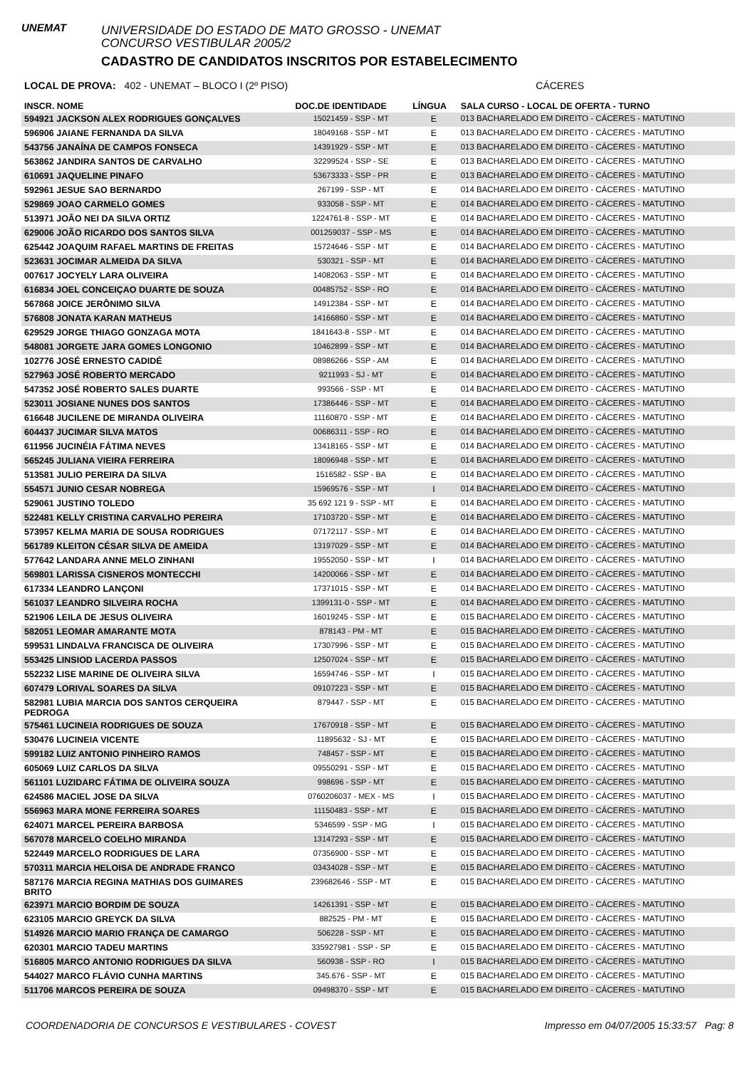UNEMAT
UNIVERSIDADE DO ESTADO DE MATO GROSSO - UNEMAT
CONCURSO VESTIBULAR 2005/2
CADASTRO DE CANDIDATOS INSCRITOS POR ESTABELECIMENTO
LOCAL DE PROVA: 402 - UNEMAT – BLOCO I (2º PISO) CÁCERES
| INSCR. NOME | DOC.DE IDENTIDADE | LÍNGUA | SALA CURSO - LOCAL DE OFERTA - TURNO |
| --- | --- | --- | --- |
| 594921 JACKSON ALEX RODRIGUES GONÇALVES | 15021459 - SSP - MT | E | 013 BACHARELADO EM DIREITO - CÁCERES - MATUTINO |
| 596906 JAIANE FERNANDA DA SILVA | 18049168 - SSP - MT | E | 013 BACHARELADO EM DIREITO - CÁCERES - MATUTINO |
| 543756 JANAÍNA DE CAMPOS FONSECA | 14391929 - SSP - MT | E | 013 BACHARELADO EM DIREITO - CÁCERES - MATUTINO |
| 563862 JANDIRA SANTOS DE CARVALHO | 32299524 - SSP - SE | E | 013 BACHARELADO EM DIREITO - CÁCERES - MATUTINO |
| 610691 JAQUELINE PINAFO | 53673333 - SSP - PR | E | 013 BACHARELADO EM DIREITO - CÁCERES - MATUTINO |
| 592961 JESUE SAO BERNARDO | 267199 - SSP - MT | E | 014 BACHARELADO EM DIREITO - CÁCERES - MATUTINO |
| 529869 JOAO CARMELO GOMES | 933058 - SSP - MT | E | 014 BACHARELADO EM DIREITO - CÁCERES - MATUTINO |
| 513971 JOÃO NEI DA SILVA ORTIZ | 1224761-8 - SSP - MT | E | 014 BACHARELADO EM DIREITO - CÁCERES - MATUTINO |
| 629006 JOÃO RICARDO DOS SANTOS SILVA | 001259037 - SSP - MS | E | 014 BACHARELADO EM DIREITO - CÁCERES - MATUTINO |
| 625442 JOAQUIM RAFAEL MARTINS DE FREITAS | 15724646 - SSP - MT | E | 014 BACHARELADO EM DIREITO - CÁCERES - MATUTINO |
| 523631 JOCIMAR ALMEIDA DA SILVA | 530321 - SSP - MT | E | 014 BACHARELADO EM DIREITO - CÁCERES - MATUTINO |
| 007617 JOCYELY LARA OLIVEIRA | 14082063 - SSP - MT | E | 014 BACHARELADO EM DIREITO - CÁCERES - MATUTINO |
| 616834 JOEL CONCEIÇAO DUARTE DE SOUZA | 00485752 - SSP - RO | E | 014 BACHARELADO EM DIREITO - CÁCERES - MATUTINO |
| 567868 JOICE JERÔNIMO SILVA | 14912384 - SSP - MT | E | 014 BACHARELADO EM DIREITO - CÁCERES - MATUTINO |
| 576808 JONATA KARAN MATHEUS | 14166860 - SSP - MT | E | 014 BACHARELADO EM DIREITO - CÁCERES - MATUTINO |
| 629529 JORGE THIAGO GONZAGA MOTA | 1841643-8 - SSP - MT | E | 014 BACHARELADO EM DIREITO - CÁCERES - MATUTINO |
| 548081 JORGETE JARA GOMES LONGONIO | 10462899 - SSP - MT | E | 014 BACHARELADO EM DIREITO - CÁCERES - MATUTINO |
| 102776 JOSÉ ERNESTO CADIDÉ | 08986266 - SSP - AM | E | 014 BACHARELADO EM DIREITO - CÁCERES - MATUTINO |
| 527963 JOSÉ ROBERTO MERCADO | 9211993 - SJ - MT | E | 014 BACHARELADO EM DIREITO - CÁCERES - MATUTINO |
| 547352 JOSÉ ROBERTO SALES DUARTE | 993566 - SSP - MT | E | 014 BACHARELADO EM DIREITO - CÁCERES - MATUTINO |
| 523011 JOSIANE NUNES DOS SANTOS | 17386446 - SSP - MT | E | 014 BACHARELADO EM DIREITO - CÁCERES - MATUTINO |
| 616648 JUCILENE DE MIRANDA OLIVEIRA | 11160870 - SSP - MT | E | 014 BACHARELADO EM DIREITO - CÁCERES - MATUTINO |
| 604437 JUCIMAR SILVA MATOS | 00686311 - SSP - RO | E | 014 BACHARELADO EM DIREITO - CÁCERES - MATUTINO |
| 611956 JUCINÉIA FÁTIMA NEVES | 13418165 - SSP - MT | E | 014 BACHARELADO EM DIREITO - CÁCERES - MATUTINO |
| 565245 JULIANA VIEIRA FERREIRA | 18096948 - SSP - MT | E | 014 BACHARELADO EM DIREITO - CÁCERES - MATUTINO |
| 513581 JULIO PEREIRA DA SILVA | 1516582 - SSP - BA | E | 014 BACHARELADO EM DIREITO - CÁCERES - MATUTINO |
| 554571 JUNIO CESAR NOBREGA | 15969576 - SSP - MT | I | 014 BACHARELADO EM DIREITO - CÁCERES - MATUTINO |
| 529061 JUSTINO TOLEDO | 35 692 121 9 - SSP - MT | E | 014 BACHARELADO EM DIREITO - CÁCERES - MATUTINO |
| 522481 KELLY CRISTINA CARVALHO PEREIRA | 17103720 - SSP - MT | E | 014 BACHARELADO EM DIREITO - CÁCERES - MATUTINO |
| 573957 KELMA MARIA DE SOUSA RODRIGUES | 07172117 - SSP - MT | E | 014 BACHARELADO EM DIREITO - CÁCERES - MATUTINO |
| 561789 KLEITON CÉSAR SILVA DE AMEIDA | 13197029 - SSP - MT | E | 014 BACHARELADO EM DIREITO - CÁCERES - MATUTINO |
| 577642 LANDARA ANNE MELO ZINHANI | 19552050 - SSP - MT | I | 014 BACHARELADO EM DIREITO - CÁCERES - MATUTINO |
| 569801 LARISSA CISNEROS MONTECCHI | 14200066 - SSP - MT | E | 014 BACHARELADO EM DIREITO - CÁCERES - MATUTINO |
| 617334 LEANDRO LANÇONI | 17371015 - SSP - MT | E | 014 BACHARELADO EM DIREITO - CÁCERES - MATUTINO |
| 561037 LEANDRO SILVEIRA ROCHA | 1399131-0 - SSP - MT | E | 014 BACHARELADO EM DIREITO - CÁCERES - MATUTINO |
| 521906 LEILA DE JESUS OLIVEIRA | 16019245 - SSP - MT | E | 015 BACHARELADO EM DIREITO - CÁCERES - MATUTINO |
| 582051 LEOMAR AMARANTE MOTA | 878143 - PM - MT | E | 015 BACHARELADO EM DIREITO - CÁCERES - MATUTINO |
| 599531 LINDALVA FRANCISCA DE OLIVEIRA | 17307996 - SSP - MT | E | 015 BACHARELADO EM DIREITO - CÁCERES - MATUTINO |
| 553425 LINSIOD LACERDA PASSOS | 12507024 - SSP - MT | E | 015 BACHARELADO EM DIREITO - CÁCERES - MATUTINO |
| 552232 LISE MARINE DE OLIVEIRA SILVA | 16594746 - SSP - MT | I | 015 BACHARELADO EM DIREITO - CÁCERES - MATUTINO |
| 607479 LORIVAL SOARES DA SILVA | 09107223 - SSP - MT | E | 015 BACHARELADO EM DIREITO - CÁCERES - MATUTINO |
| 582981 LUBIA MARCIA DOS SANTOS CERQUEIRA PEDROGA | 879447 - SSP - MT | E | 015 BACHARELADO EM DIREITO - CÁCERES - MATUTINO |
| 575461 LUCINEIA RODRIGUES DE SOUZA | 17670918 - SSP - MT | E | 015 BACHARELADO EM DIREITO - CÁCERES - MATUTINO |
| 530476 LUCINEIA VICENTE | 11895632 - SJ - MT | E | 015 BACHARELADO EM DIREITO - CÁCERES - MATUTINO |
| 599182 LUIZ ANTONIO PINHEIRO RAMOS | 748457 - SSP - MT | E | 015 BACHARELADO EM DIREITO - CÁCERES - MATUTINO |
| 605069 LUIZ CARLOS DA SILVA | 09550291 - SSP - MT | E | 015 BACHARELADO EM DIREITO - CÁCERES - MATUTINO |
| 561101 LUZIDARC FÁTIMA DE OLIVEIRA SOUZA | 998696 - SSP - MT | E | 015 BACHARELADO EM DIREITO - CÁCERES - MATUTINO |
| 624586 MACIEL JOSE DA SILVA | 0760206037 - MEX - MS | I | 015 BACHARELADO EM DIREITO - CÁCERES - MATUTINO |
| 556963 MARA MONE FERREIRA SOARES | 11150483 - SSP - MT | E | 015 BACHARELADO EM DIREITO - CÁCERES - MATUTINO |
| 624071 MARCEL PEREIRA BARBOSA | 5346599 - SSP - MG | I | 015 BACHARELADO EM DIREITO - CÁCERES - MATUTINO |
| 567078 MARCELO COELHO MIRANDA | 13147293 - SSP - MT | E | 015 BACHARELADO EM DIREITO - CÁCERES - MATUTINO |
| 522449 MARCELO RODRIGUES DE LARA | 07356900 - SSP - MT | E | 015 BACHARELADO EM DIREITO - CÁCERES - MATUTINO |
| 570311 MARCIA HELOISA DE ANDRADE FRANCO | 03434028 - SSP - MT | E | 015 BACHARELADO EM DIREITO - CÁCERES - MATUTINO |
| 587176 MARCIA REGINA MATHIAS DOS GUIMARES BRITO | 239682646 - SSP - MT | E | 015 BACHARELADO EM DIREITO - CÁCERES - MATUTINO |
| 623971 MARCIO BORDIM DE SOUZA | 14261391 - SSP - MT | E | 015 BACHARELADO EM DIREITO - CÁCERES - MATUTINO |
| 623105 MARCIO GREYCK DA SILVA | 882525 - PM - MT | E | 015 BACHARELADO EM DIREITO - CÁCERES - MATUTINO |
| 514926 MARCIO MARIO FRANÇA DE CAMARGO | 506228 - SSP - MT | E | 015 BACHARELADO EM DIREITO - CÁCERES - MATUTINO |
| 620301 MARCIO TADEU MARTINS | 335927981 - SSP - SP | E | 015 BACHARELADO EM DIREITO - CÁCERES - MATUTINO |
| 516805 MARCO ANTONIO RODRIGUES DA SILVA | 560938 - SSP - RO | I | 015 BACHARELADO EM DIREITO - CÁCERES - MATUTINO |
| 544027 MARCO FLÁVIO CUNHA MARTINS | 345.676 - SSP - MT | E | 015 BACHARELADO EM DIREITO - CÁCERES - MATUTINO |
| 511706 MARCOS PEREIRA DE SOUZA | 09498370 - SSP - MT | E | 015 BACHARELADO EM DIREITO - CÁCERES - MATUTINO |
COORDENADORIA DE CONCURSOS E VESTIBULARES - COVEST Impresso em 04/07/2005 15:33:57 Pag: 8